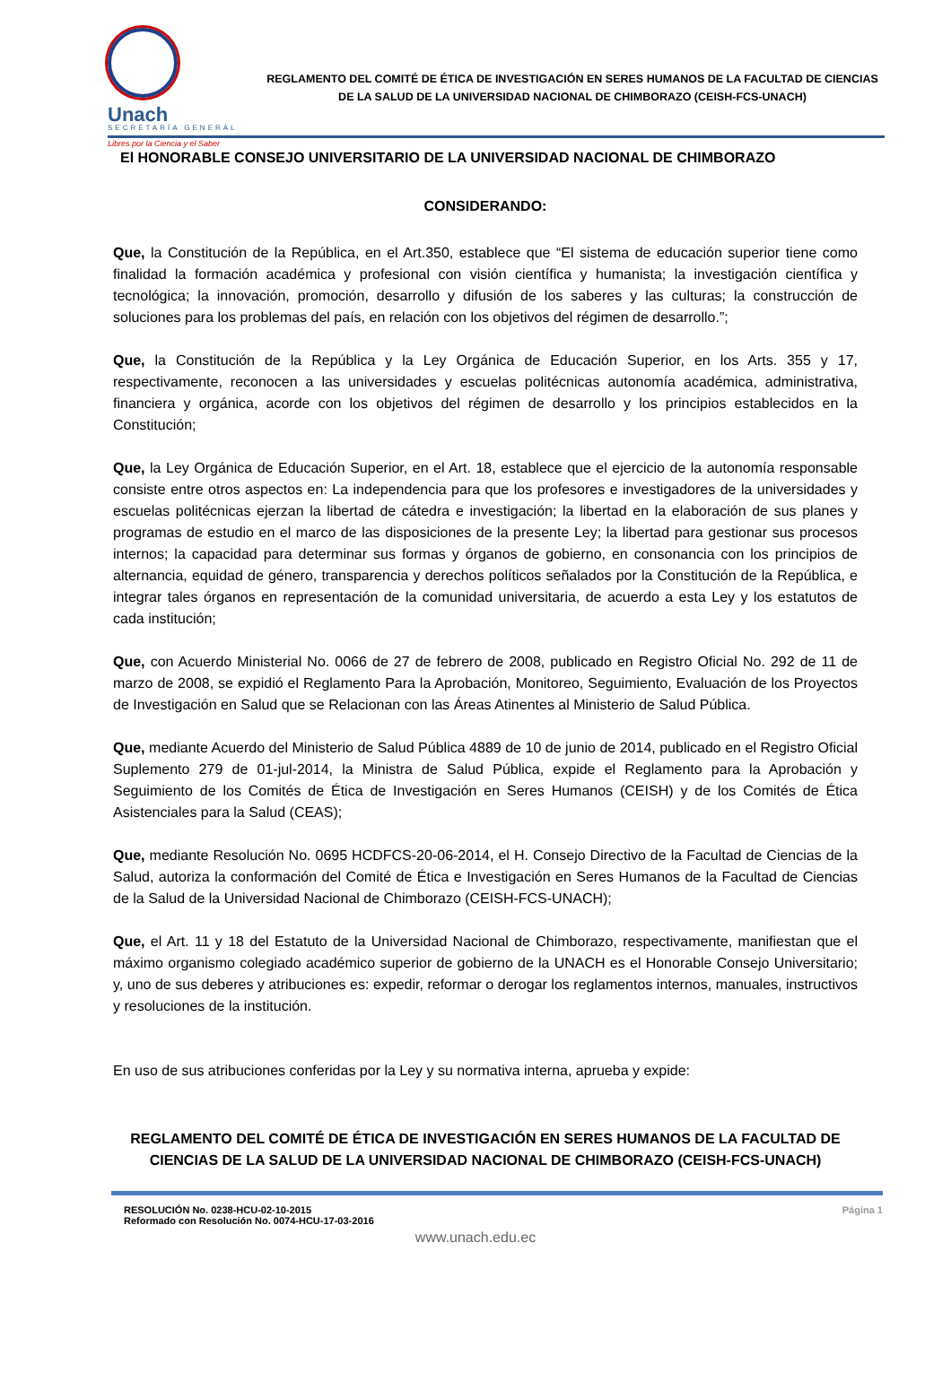Unach
SECRETARÍA GENERAL
Libres por la Ciencia y el Saber
REGLAMENTO DEL COMITÉ DE ÉTICA DE INVESTIGACIÓN EN SERES HUMANOS DE LA FACULTAD DE CIENCIAS DE LA SALUD DE LA UNIVERSIDAD NACIONAL DE CHIMBORAZO (CEISH-FCS-UNACH)
El HONORABLE CONSEJO UNIVERSITARIO DE LA UNIVERSIDAD NACIONAL DE CHIMBORAZO
CONSIDERANDO:
Que, la Constitución de la República, en el Art.350, establece que “El sistema de educación superior tiene como finalidad la formación académica y profesional con visión científica y humanista; la investigación científica y tecnológica; la innovación, promoción, desarrollo y difusión de los saberes y las culturas; la construcción de soluciones para los problemas del país, en relación con los objetivos del régimen de desarrollo.”;
Que, la Constitución de la República y la Ley Orgánica de Educación Superior, en los Arts. 355 y 17, respectivamente, reconocen a las universidades y escuelas politécnicas autonomía académica, administrativa, financiera y orgánica, acorde con los objetivos del régimen de desarrollo y los principios establecidos en la Constitución;
Que, la Ley Orgánica de Educación Superior, en el Art. 18, establece que el ejercicio de la autonomía responsable consiste entre otros aspectos en: La independencia para que los profesores e investigadores de la universidades y escuelas politécnicas ejerzan la libertad de cátedra e investigación; la libertad en la elaboración de sus planes y programas de estudio en el marco de las disposiciones de la presente Ley; la libertad para gestionar sus procesos internos; la capacidad para determinar sus formas y órganos de gobierno, en consonancia con los principios de alternancia, equidad de género, transparencia y derechos políticos señalados por la Constitución de la República, e integrar tales órganos en representación de la comunidad universitaria, de acuerdo a esta Ley y los estatutos de cada institución;
Que, con Acuerdo Ministerial No. 0066 de 27 de febrero de 2008, publicado en Registro Oficial No. 292 de 11 de marzo de 2008, se expidió el Reglamento Para la Aprobación, Monitoreo, Seguimiento, Evaluación de los Proyectos de Investigación en Salud que se Relacionan con las Áreas Atinentes al Ministerio de Salud Pública.
Que, mediante Acuerdo del Ministerio de Salud Pública 4889 de 10 de junio de 2014, publicado en el Registro Oficial Suplemento 279 de 01-jul-2014, la Ministra de Salud Pública, expide el Reglamento para la Aprobación y Seguimiento de los Comités de Ética de Investigación en Seres Humanos (CEISH) y de los Comités de Ética Asistenciales para la Salud (CEAS);
Que, mediante Resolución No. 0695 HCDFCS-20-06-2014, el H. Consejo Directivo de la Facultad de Ciencias de la Salud, autoriza la conformación del Comité de Ética e Investigación en Seres Humanos de la Facultad de Ciencias de la Salud de la Universidad Nacional de Chimborazo (CEISH-FCS-UNACH);
Que, el Art. 11 y 18 del Estatuto de la Universidad Nacional de Chimborazo, respectivamente, manifiestan que el máximo organismo colegiado académico superior de gobierno de la UNACH es el Honorable Consejo Universitario; y, uno de sus deberes y atribuciones es: expedir, reformar o derogar los reglamentos internos, manuales, instructivos y resoluciones de la institución.
En uso de sus atribuciones conferidas por la Ley y su normativa interna, aprueba y expide:
REGLAMENTO DEL COMITÉ DE ÉTICA DE INVESTIGACIÓN EN SERES HUMANOS DE LA FACULTAD DE CIENCIAS DE LA SALUD DE LA UNIVERSIDAD NACIONAL DE CHIMBORAZO (CEISH-FCS-UNACH)
RESOLUCIÓN No. 0238-HCU-02-10-2015
Reformado con Resolución No. 0074-HCU-17-03-2016
Página 1
www.unach.edu.ec